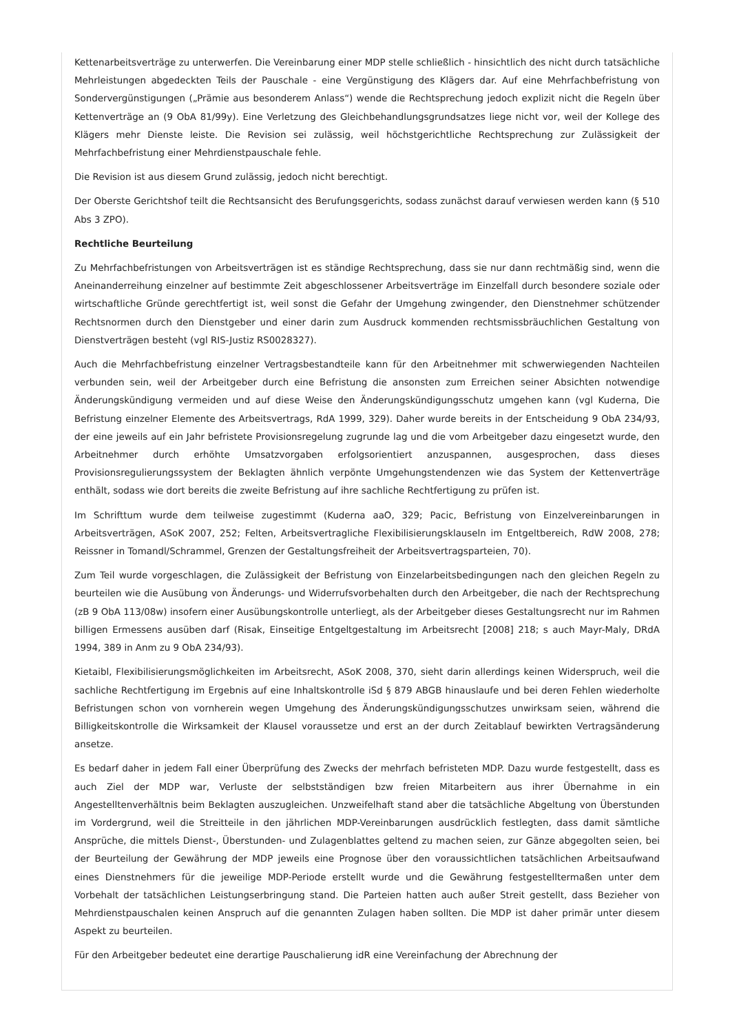Kettenarbeitsverträge zu unterwerfen. Die Vereinbarung einer MDP stelle schließlich - hinsichtlich des nicht durch tatsächliche Mehrleistungen abgedeckten Teils der Pauschale - eine Vergünstigung des Klägers dar. Auf eine Mehrfachbefristung von Sondervergünstigungen („Prämie aus besonderem Anlass“) wende die Rechtsprechung jedoch explizit nicht die Regeln über Kettenverträge an (9 ObA 81/99y). Eine Verletzung des Gleichbehandlungsgrundsatzes liege nicht vor, weil der Kollege des Klägers mehr Dienste leiste. Die Revision sei zulässig, weil höchstgerichtliche Rechtsprechung zur Zulässigkeit der Mehrfachbefristung einer Mehrdienstpauschale fehle.
Die Revision ist aus diesem Grund zulässig, jedoch nicht berechtigt.
Der Oberste Gerichtshof teilt die Rechtsansicht des Berufungsgerichts, sodass zunächst darauf verwiesen werden kann (§ 510 Abs 3 ZPO).
Rechtliche Beurteilung
Zu Mehrfachbefristungen von Arbeitsverträgen ist es ständige Rechtsprechung, dass sie nur dann rechtmäßig sind, wenn die Aneinanderreihung einzelner auf bestimmte Zeit abgeschlossener Arbeitsverträge im Einzelfall durch besondere soziale oder wirtschaftliche Gründe gerechtfertigt ist, weil sonst die Gefahr der Umgehung zwingender, den Dienstnehmer schützender Rechtsnormen durch den Dienstgeber und einer darin zum Ausdruck kommenden rechtsmissbräuchlichen Gestaltung von Dienstverträgen besteht (vgl RIS-Justiz RS0028327).
Auch die Mehrfachbefristung einzelner Vertragsbestandteile kann für den Arbeitnehmer mit schwerwiegenden Nachteilen verbunden sein, weil der Arbeitgeber durch eine Befristung die ansonsten zum Erreichen seiner Absichten notwendige Änderungskündigung vermeiden und auf diese Weise den Änderungskündigungsschutz umgehen kann (vgl Kuderna, Die Befristung einzelner Elemente des Arbeitsvertrags, RdA 1999, 329). Daher wurde bereits in der Entscheidung 9 ObA 234/93, der eine jeweils auf ein Jahr befristete Provisionsregelung zugrunde lag und die vom Arbeitgeber dazu eingesetzt wurde, den Arbeitnehmer durch erhöhte Umsatzvorgaben erfolgsorientiert anzuspannen, ausgesprochen, dass dieses Provisionsregulierungssystem der Beklagten ähnlich verpönte Umgehungstendenzen wie das System der Kettenverträge enthält, sodass wie dort bereits die zweite Befristung auf ihre sachliche Rechtfertigung zu prüfen ist.
Im Schrifttum wurde dem teilweise zugestimmt (Kuderna aaO, 329; Pacic, Befristung von Einzelvereinbarungen in Arbeitsverträgen, ASoK 2007, 252; Felten, Arbeitsvertragliche Flexibilisierungsklauseln im Entgeltbereich, RdW 2008, 278; Reissner in Tomandl/Schrammel, Grenzen der Gestaltungsfreiheit der Arbeitsvertragsparteien, 70).
Zum Teil wurde vorgeschlagen, die Zulässigkeit der Befristung von Einzelarbeitsbedingungen nach den gleichen Regeln zu beurteilen wie die Ausübung von Änderungs- und Widerrufsvorbehalten durch den Arbeitgeber, die nach der Rechtsprechung (zB 9 ObA 113/08w) insofern einer Ausübungskontrolle unterliegt, als der Arbeitgeber dieses Gestaltungsrecht nur im Rahmen billigen Ermessens ausüben darf (Risak, Einseitige Entgeltgestaltung im Arbeitsrecht [2008] 218; s auch Mayr-Maly, DRdA 1994, 389 in Anm zu 9 ObA 234/93).
Kietaibl, Flexibilisierungsmöglichkeiten im Arbeitsrecht, ASoK 2008, 370, sieht darin allerdings keinen Widerspruch, weil die sachliche Rechtfertigung im Ergebnis auf eine Inhaltskontrolle iSd § 879 ABGB hinauslaufe und bei deren Fehlen wiederholte Befristungen schon von vornherein wegen Umgehung des Änderungskündigungsschutzes unwirksam seien, während die Billigkeitskontrolle die Wirksamkeit der Klausel voraussetze und erst an der durch Zeitablauf bewirkten Vertragsänderung ansetze.
Es bedarf daher in jedem Fall einer Überprüfung des Zwecks der mehrfach befristeten MDP. Dazu wurde festgestellt, dass es auch Ziel der MDP war, Verluste der selbstständigen bzw freien Mitarbeitern aus ihrer Übernahme in ein Angestelltenverhältnis beim Beklagten auszugleichen. Unzweifelhaft stand aber die tatsächliche Abgeltung von Überstunden im Vordergrund, weil die Streitteile in den jährlichen MDP-Vereinbarungen ausdrücklich festlegten, dass damit sämtliche Ansprüche, die mittels Dienst-, Überstunden- und Zulagenblattes geltend zu machen seien, zur Gänze abgegolten seien, bei der Beurteilung der Gewährung der MDP jeweils eine Prognose über den voraussichtlichen tatsächlichen Arbeitsaufwand eines Dienstnehmers für die jeweilige MDP-Periode erstellt wurde und die Gewährung festgestelltermaßen unter dem Vorbehalt der tatsächlichen Leistungserbringung stand. Die Parteien hatten auch außer Streit gestellt, dass Bezieher von Mehrdienstpauschalen keinen Anspruch auf die genannten Zulagen haben sollten. Die MDP ist daher primär unter diesem Aspekt zu beurteilen.
Für den Arbeitgeber bedeutet eine derartige Pauschalierung idR eine Vereinfachung der Abrechnung der